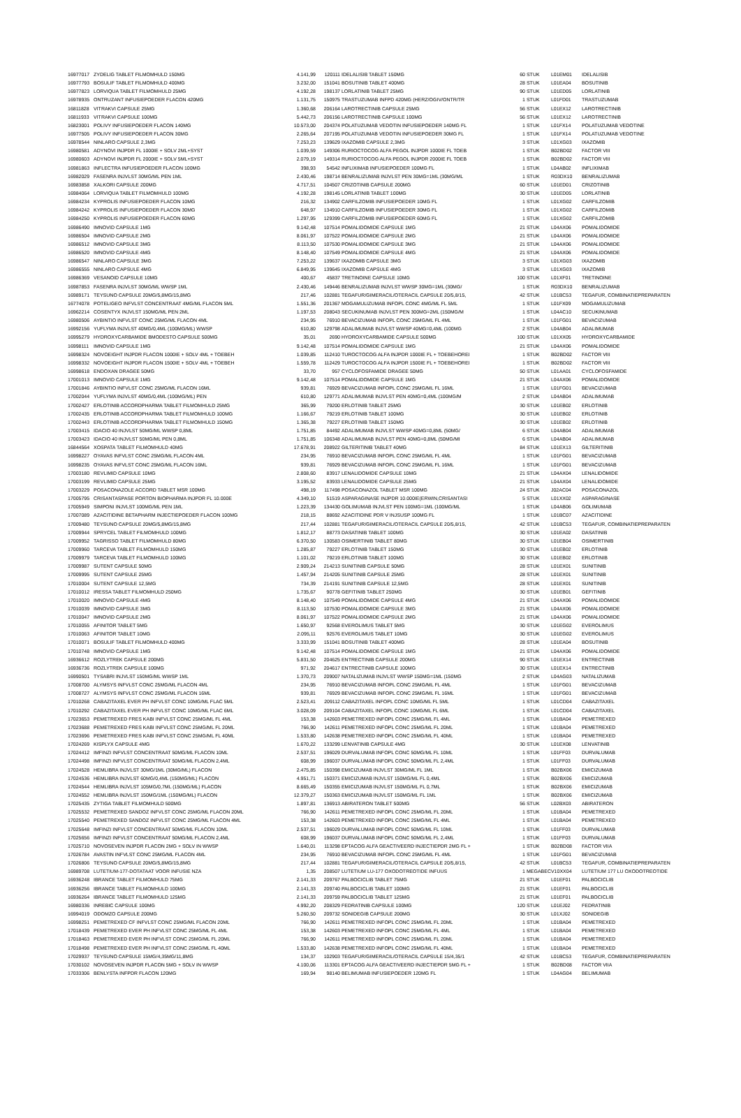| 16977017 | ZYDELIG TABLET FILMOMHULD 150MG | 4.141,99 | 120111 | IDELALISIB TABLET 150MG | 60 | STUK | L01EM01 | IDELALISIB |
| 16977793 | BOSULIF TABLET FILMOMHULD 400MG | 3.232,00 | 151041 | BOSUTINIB TABLET 400MG | 28 | STUK | L01EA04 | BOSUTINIB |
| 16977823 | LORVIQUA TABLET FILMOMHULD 25MG | 4.192,28 | 198137 | LORLATINIB TABLET 25MG | 90 | STUK | L01ED05 | LORLATINIB |
| 16978935 | ONTRUZANT INFUSIEPOEDER FLACON 420MG | 1.131,75 | 150975 | TRASTUZUMAB INFPD 420MG (HERZ/OGIV/ONTR/TR | 1 | STUK | L01FD01 | TRASTUZUMAB |
| 16811828 | VITRAKVI CAPSULE 25MG | 1.360,68 | 206164 | LAROTRECTINIB CAPSULE 25MG | 56 | STUK | L01EX12 | LAROTRECTINIB |
| 16811933 | VITRAKVI CAPSULE 100MG | 5.442,73 | 206156 | LAROTRECTINIB CAPSULE 100MG | 56 | STUK | L01EX12 | LAROTRECTINIB |
| 16823001 | POLIVY INFUSIEPOEDER FLACON 140MG | 10.573,00 | 204374 | POLATUZUMAB VEDOTIN INFUSIEPOEDER 140MG FL | 1 | STUK | L01FX14 | POLATUZUMAB VEDOTINE |
| 16977505 | POLIVY INFUSIEPOEDER FLACON 30MG | 2.265,64 | 207195 | POLATUZUMAB VEDOTIN INFUSIEPOEDER 30MG FL | 1 | STUK | L01FX14 | POLATUZUMAB VEDOTINE |
| 16978544 | NINLARO CAPSULE 2,3MG | 7.253,23 | 139629 | IXAZOMIB CAPSULE 2,3MG | 3 | STUK | L01XG03 | IXAZOMIB |
| 16980581 | ADYNOVI INJPDR FL 1000IE + SOLV 2ML+SYST | 1.039,59 | 149306 | RURIOCTOCOG ALFA PEGOL INJPDR 1000IE FL TOEB | 1 | STUK | B02BD02 | FACTOR VIII |
| 16980603 | ADYNOVI INJPDR FL 2000IE + SOLV 5ML+SYST | 2.079,19 | 149314 | RURIOCTOCOG ALFA PEGOL INJPDR 2000IE FL TOEB | 1 | STUK | B02BD02 | FACTOR VIII |
| 16981863 | INFLECTRA INFUSIEPOEDER FLACON 100MG | 398,93 | 54542 | INFLIXIMAB INFUSIEPOEDER 100MG FL | 1 | STUK | L04AB02 | INFLIXIMAB |
| 16982029 | FASENRA INJVLST 30MG/ML PEN 1ML | 2.430,46 | 198714 | BENRALIZUMAB INJVLST PEN 30MG=1ML (30MG/ML | 1 | STUK | R03DX10 | BENRALIZUMAB |
| 16983858 | XALKORI CAPSULE 200MG | 4.717,51 | 104507 | CRIZOTINIB CAPSULE 200MG | 60 | STUK | L01ED01 | CRIZOTINIB |
| 16984064 | LORVIQUA TABLET FILMOMHULD 100MG | 4.192,28 | 198145 | LORLATINIB TABLET 100MG | 30 | STUK | L01ED05 | LORLATINIB |
| 16984234 | KYPROLIS INFUSIEPOEDER FLACON 10MG | 216,32 | 134902 | CARFILZOMIB INFUSIEPOEDER 10MG FL | 1 | STUK | L01XG02 | CARFILZOMIB |
| 16984242 | KYPROLIS INFUSIEPOEDER FLACON 30MG | 648,97 | 134910 | CARFILZOMIB INFUSIEPOEDER 30MG FL | 1 | STUK | L01XG02 | CARFILZOMIB |
| 16984250 | KYPROLIS INFUSIEPOEDER FLACON 60MG | 1.297,95 | 129399 | CARFILZOMIB INFUSIEPOEDER 60MG FL | 1 | STUK | L01XG02 | CARFILZOMIB |
| 16986490 | IMNOVID CAPSULE 1MG | 9.142,48 | 107514 | POMALIDOMIDE CAPSULE 1MG | 21 | STUK | L04AX06 | POMALIDOMIDE |
| 16986504 | IMNOVID CAPSULE 2MG | 8.061,97 | 107522 | POMALIDOMIDE CAPSULE 2MG | 21 | STUK | L04AX06 | POMALIDOMIDE |
| 16986512 | IMNOVID CAPSULE 3MG | 8.113,50 | 107530 | POMALIDOMIDE CAPSULE 3MG | 21 | STUK | L04AX06 | POMALIDOMIDE |
| 16986520 | IMNOVID CAPSULE 4MG | 8.148,40 | 107549 | POMALIDOMIDE CAPSULE 4MG | 21 | STUK | L04AX06 | POMALIDOMIDE |
| 16986547 | NINLARO CAPSULE 3MG | 7.253,22 | 139637 | IXAZOMIB CAPSULE 3MG | 3 | STUK | L01XG03 | IXAZOMIB |
| 16986555 | NINLARO CAPSULE 4MG | 6.849,95 | 139645 | IXAZOMIB CAPSULE 4MG | 3 | STUK | L01XG03 | IXAZOMIB |
| 16986369 | VESANOID CAPSULE 10MG | 400,67 | 45837 | TRETINOINE CAPSULE 10MG | 100 | STUK | L01XF01 | TRETINOINE |
| 16987853 | FASENRA INJVLST 30MG/ML WWSP 1ML | 2.430,46 | 149446 | BENRALIZUMAB INJVLST WWSP 30MG=1ML (30MG/ | 1 | STUK | R03DX10 | BENRALIZUMAB |
| 16989171 | TEYSUNO CAPSULE 20MG/5,8MG/15,8MG | 217,46 | 102881 | TEGAFUR/GIMERACIL/OTERACIL CAPSULE 20/5,8/15, | 42 | STUK | L01BC53 | TEGAFUR, COMBINATIEPREPARATEN |
| 16774078 | POTELIGEO INFVLST CONCENTRAAT 4MG/ML FLACON 5ML | 1.551,36 | 201367 | MOGAMULIZUMAB INFOPL CONC 4MG/ML FL 5ML | 1 | STUK | L01FX09 | MOGAMULIZUMAB |
| 16962214 | COSENTYX INJVLST 150MG/ML PEN 2ML | 1.197,53 | 208043 | SECUKINUMAB INJVLST PEN 300MG=2ML (150MG/M | 1 | STUK | L04AC10 | SECUKINUMAB |
| 16980506 | AYBINTIO INFVLST CONC 25MG/ML FLACON 4ML | 234,95 | 76910 | BEVACIZUMAB INFOPL CONC 25MG/ML FL 4ML | 1 | STUK | L01FG01 | BEVACIZUMAB |
| 16992156 | YUFLYMA INJVLST 40MG/0,4ML (100MG/ML) WWSP | 610,80 | 129798 | ADALIMUMAB INJVLST WWSP 40MG=0,4ML (100MG | 2 | STUK | L04AB04 | ADALIMUMAB |
| 16995279 | HYDROXYCARBAMIDE BMODESTO CAPSULE 500MG | 35,01 | 2690 | HYDROXYCARBAMIDE CAPSULE 500MG | 100 | STUK | L01XX05 | HYDROXYCARBAMIDE |
| 16998111 | IMNOVID CAPSULE 1MG | 9.142,48 | 107514 | POMALIDOMIDE CAPSULE 1MG | 21 | STUK | L04AX06 | POMALIDOMIDE |
| 16998324 | NOVOEIGHT INJPDR FLACON 1000IE + SOLV 4ML + TOEBEH | 1.039,85 | 112410 | TUROCTOCOG ALFA INJPDR 1000IE FL + TOEBEHOREI | 1 | STUK | B02BD02 | FACTOR VIII |
| 16998332 | NOVOEIGHT INJPDR FLACON 1500IE + SOLV 4ML + TOEBEH | 1.559,78 | 112429 | TUROCTOCOG ALFA INJPDR 1500IE FL + TOEBEHOREI | 1 | STUK | B02BD02 | FACTOR VIII |
| 16998618 | ENDOXAN DRAGEE 50MG | 33,70 | 957 | CYCLOFOSFAMIDE DRAGEE 50MG | 50 | STUK | L01AA01 | CYCLOFOSFAMIDE |
| 17001013 | IMNOVID CAPSULE 1MG | 9.142,48 | 107514 | POMALIDOMIDE CAPSULE 1MG | 21 | STUK | L04AX06 | POMALIDOMIDE |
| 17001846 | AYBINTIO INFVLST CONC 25MG/ML FLACON 16ML | 939,81 | 76929 | BEVACIZUMAB INFOPL CONC 25MG/ML FL 16ML | 1 | STUK | L01FG01 | BEVACIZUMAB |
| 17002044 | YUFLYMA INJVLST 40MG/0,4ML (100MG/ML) PEN | 610,80 | 129771 | ADALIMUMAB INJVLST PEN 40MG=0,4ML (100MG/M | 2 | STUK | L04AB04 | ADALIMUMAB |
| 17002427 | ERLOTINIB ACCORDPHARMA TABLET FILMOMHULD 25MG | 365,99 | 79200 | ERLOTINIB TABLET 25MG | 30 | STUK | L01EB02 | ERLOTINIB |
| 17002435 | ERLOTINIB ACCORDPHARMA TABLET FILMOMHULD 100MG | 1.166,67 | 79219 | ERLOTINIB TABLET 100MG | 30 | STUK | L01EB02 | ERLOTINIB |
| 17002443 | ERLOTINIB ACCORDPHARMA TABLET FILMOMHULD 150MG | 1.365,38 | 79227 | ERLOTINIB TABLET 150MG | 30 | STUK | L01EB02 | ERLOTINIB |
| 17003415 | IDACIO 40 INJVLST 50MG/ML WWSP 0,8ML | 1.751,85 | 84492 | ADALIMUMAB INJVLST WWSP 40MG=0,8ML (50MG/ | 6 | STUK | L04AB04 | ADALIMUMAB |
| 17003423 | IDACIO 40 INJVLST 50MG/ML PEN 0,8ML | 1.751,85 | 106348 | ADALIMUMAB INJVLST PEN 40MG=0,8ML (50MG/MI | 6 | STUK | L04AB04 | ADALIMUMAB |
| 16844564 | XOSPATA TABLET FILMOMHULD 40MG | 17.678,91 | 208922 | GILTERITINIB TABLET 40MG | 84 | STUK | L01EX13 | GILTERITINIB |
| 16998227 | OYAVAS INFVLST CONC 25MG/ML FLACON 4ML | 234,95 | 76910 | BEVACIZUMAB INFOPL CONC 25MG/ML FL 4ML | 1 | STUK | L01FG01 | BEVACIZUMAB |
| 16998235 | OYAVAS INFVLST CONC 25MG/ML FLACON 16ML | 939,81 | 76929 | BEVACIZUMAB INFOPL CONC 25MG/ML FL 16ML | 1 | STUK | L01FG01 | BEVACIZUMAB |
| 17003180 | REVLIMID CAPSULE 10MG | 2.808,60 | 83917 | LENALIDOMIDE CAPSULE 10MG | 21 | STUK | L04AX04 | LENALIDOMIDE |
| 17003199 | REVLIMID CAPSULE 25MG | 3.195,52 | 83933 | LENALIDOMIDE CAPSULE 25MG | 21 | STUK | L04AX04 | LENALIDOMIDE |
| 17003229 | POSACONAZOLE ACCORD TABLET MSR 100MG | 498,19 | 117498 | POSACONAZOL TABLET MSR 100MG | 24 | STUK | J02AC04 | POSACONAZOL |
| 17005795 | CRISANTASPASE PORTON BIOPHARMA INJPDR FL 10.000E | 4.349,10 | 51519 | ASPARAGINASE INJPDR 10.000IE(ERWIN,CRISANTASI | 5 | STUK | L01XX02 | ASPARAGINASE |
| 17005949 | SIMPONI INJVLST 100MG/ML PEN 1ML | 1.223,39 | 134430 | GOLIMUMAB INJVLST PEN 100MG=1ML (100MG/ML | 1 | STUK | L04AB06 | GOLIMUMAB |
| 17007089 | AZACITIDINE BETAPHARM INJECTIEPOEDER FLACON 100MG | 218,15 | 88692 | AZACITIDINE PDR V INJSUSP 100MG FL | 1 | STUK | L01BC07 | AZACITIDINE |
| 17009480 | TEYSUNO CAPSULE 20MG/5,8MG/15,8MG | 217,44 | 102881 | TEGAFUR/GIMERACIL/OTERACIL CAPSULE 20/5,8/15, | 42 | STUK | L01BC53 | TEGAFUR, COMBINATIEPREPARATEN |
| 17009944 | SPRYCEL TABLET FILMOMHULD 100MG | 1.812,17 | 88773 | DASATINIB TABLET 100MG | 30 | STUK | L01EA02 | DASATINIB |
| 17009952 | TAGRISSO TABLET FILMOMHULD 80MG | 6.370,50 | 130583 | OSIMERTINIB TABLET 80MG | 30 | STUK | L01EB04 | OSIMERTINIB |
| 17009960 | TARCEVA TABLET FILMOMHULD 150MG | 1.285,87 | 79227 | ERLOTINIB TABLET 150MG | 30 | STUK | L01EB02 | ERLOTINIB |
| 17009979 | TARCEVA TABLET FILMOMHULD 100MG | 1.101,02 | 79219 | ERLOTINIB TABLET 100MG | 30 | STUK | L01EB02 | ERLOTINIB |
| 17009987 | SUTENT CAPSULE 50MG | 2.909,24 | 214213 | SUNITINIB CAPSULE 50MG | 28 | STUK | L01EX01 | SUNITINIB |
| 17009995 | SUTENT CAPSULE 25MG | 1.457,94 | 214205 | SUNITINIB CAPSULE 25MG | 28 | STUK | L01EX01 | SUNITINIB |
| 17010004 | SUTENT CAPSULE 12,5MG | 734,39 | 214191 | SUNITINIB CAPSULE 12,5MG | 28 | STUK | L01EX01 | SUNITINIB |
| 17010012 | IRESSA TABLET FILMOMHULD 250MG | 1.735,67 | 90778 | GEFITINIB TABLET 250MG | 30 | STUK | L01EB01 | GEFITINIB |
| 17010020 | IMNOVID CAPSULE 4MG | 8.148,40 | 107549 | POMALIDOMIDE CAPSULE 4MG | 21 | STUK | L04AX06 | POMALIDOMIDE |
| 17010039 | IMNOVID CAPSULE 3MG | 8.113,50 | 107530 | POMALIDOMIDE CAPSULE 3MG | 21 | STUK | L04AX06 | POMALIDOMIDE |
| 17010047 | IMNOVID CAPSULE 2MG | 8.061,97 | 107522 | POMALIDOMIDE CAPSULE 2MG | 21 | STUK | L04AX06 | POMALIDOMIDE |
| 17010055 | AFINITOR TABLET 5MG | 1.650,97 | 92568 | EVEROLIMUS TABLET 5MG | 30 | STUK | L01EG02 | EVEROLIMUS |
| 17010063 | AFINITOR TABLET 10MG | 2.095,11 | 92576 | EVEROLIMUS TABLET 10MG | 30 | STUK | L01EG02 | EVEROLIMUS |
| 17010071 | BOSULIF TABLET FILMOMHULD 400MG | 3.333,99 | 151041 | BOSUTINIB TABLET 400MG | 28 | STUK | L01EA04 | BOSUTINIB |
| 17010748 | IMNOVID CAPSULE 1MG | 9.142,48 | 107514 | POMALIDOMIDE CAPSULE 1MG | 21 | STUK | L04AX06 | POMALIDOMIDE |
| 16936612 | ROZLYTREK CAPSULE 200MG | 5.831,50 | 204625 | ENTRECTINIB CAPSULE 200MG | 90 | STUK | L01EX14 | ENTRECTINIB |
| 16936736 | ROZLYTREK CAPSULE 100MG | 971,92 | 204617 | ENTRECTINIB CAPSULE 100MG | 30 | STUK | L01EX14 | ENTRECTINIB |
| 16990501 | TYSABRI INJVLST 150MG/ML WWSP 1ML | 1.370,73 | 209007 | NATALIZUMAB INJVLST WWSP 150MG=1ML (150MG | 2 | STUK | L04AG03 | NATALIZUMAB |
| 17008700 | ALYMSYS INFVLST CONC 25MG/ML FLACON 4ML | 234,95 | 76910 | BEVACIZUMAB INFOPL CONC 25MG/ML FL 4ML | 1 | STUK | L01FG01 | BEVACIZUMAB |
| 17008727 | ALYMSYS INFVLST CONC 25MG/ML FLACON 16ML | 939,81 | 76929 | BEVACIZUMAB INFOPL CONC 25MG/ML FL 16ML | 1 | STUK | L01FG01 | BEVACIZUMAB |
| 17010268 | CABAZITAXEL EVER PH INFVLST CONC 10MG/ML FLAC 5ML | 2.523,41 | 209112 | CABAZITAXEL INFOPL CONC 10MG/ML FL 5ML | 1 | STUK | L01CD04 | CABAZITAXEL |
| 17010292 | CABAZITAXEL EVER PH INFVLST CONC 10MG/ML FLAC 6ML | 3.028,09 | 209104 | CABAZITAXEL INFOPL CONC 10MG/ML FL 6ML | 1 | STUK | L01CD04 | CABAZITAXEL |
| 17023653 | PEMETREXED FRES KABI INFVLST CONC 25MG/ML FL 4ML | 153,38 | 142603 | PEMETREXED INFOPL CONC 25MG/ML FL 4ML | 1 | STUK | L01BA04 | PEMETREXED |
| 17023688 | PEMETREXED FRES KABI INFVLST CONC 25MG/ML FL 20ML | 766,90 | 142611 | PEMETREXED INFOPL CONC 25MG/ML FL 20ML | 1 | STUK | L01BA04 | PEMETREXED |
| 17023696 | PEMETREXED FRES KABI INFVLST CONC 25MG/ML FL 40ML | 1.533,80 | 142638 | PEMETREXED INFOPL CONC 25MG/ML FL 40ML | 1 | STUK | L01BA04 | PEMETREXED |
| 17024269 | KISPLYX CAPSULE 4MG | 1.670,22 | 133299 | LENVATINIB CAPSULE 4MG | 30 | STUK | L01EX08 | LENVATINIB |
| 17024412 | IMFINZI INFVLST CONCENTRAAT 50MG/ML FLACON 10ML | 2.537,51 | 196029 | DURVALUMAB INFOPL CONC 50MG/ML FL 10ML | 1 | STUK | L01FF03 | DURVALUMAB |
| 17024498 | IMFINZI INFVLST CONCENTRAAT 50MG/ML FLACON 2,4ML | 608,99 | 196037 | DURVALUMAB INFOPL CONC 50MG/ML FL 2,4ML | 1 | STUK | L01FF03 | DURVALUMAB |
| 17024528 | HEMLIBRA INJVLST 30MG/1ML (30MG/ML) FLACON | 2.475,85 | 150398 | EMICIZUMAB INJVLST 30MG/ML FL 1ML | 1 | STUK | B02BX06 | EMICIZUMAB |
| 17024536 | HEMLIBRA INJVLST 60MG/0,4ML (150MG/ML) FLACON | 4.951,71 | 150371 | EMICIZUMAB INJVLST 150MG/ML FL 0,4ML | 1 | STUK | B02BX06 | EMICIZUMAB |
| 17024544 | HEMLIBRA INJVLST 105MG/0,7ML (150MG/ML) FLACON | 8.665,49 | 150355 | EMICIZUMAB INJVLST 150MG/ML FL 0,7ML | 1 | STUK | B02BX06 | EMICIZUMAB |
| 17024552 | HEMLIBRA INJVLST 150MG/1ML (150MG/ML) FLACON | 12.379,27 | 150363 | EMICIZUMAB INJVLST 150MG/ML FL 1ML | 1 | STUK | B02BX06 | EMICIZUMAB |
| 17025435 | ZYTIGA TABLET FILMOMHULD 500MG | 1.897,81 | 136913 | ABIRATERON TABLET 500MG | 56 | STUK | L02BX03 | ABIRATERON |
| 17025532 | PEMETREXED SANDOZ INFVLST CONC 25MG/ML FLACON 20ML | 766,90 | 142611 | PEMETREXED INFOPL CONC 25MG/ML FL 20ML | 1 | STUK | L01BA04 | PEMETREXED |
| 17025540 | PEMETREXED SANDOZ INFVLST CONC 25MG/ML FLACON 4ML | 153,38 | 142603 | PEMETREXED INFOPL CONC 25MG/ML FL 4ML | 1 | STUK | L01BA04 | PEMETREXED |
| 17025648 | IMFINZI INFVLST CONCENTRAAT 50MG/ML FLACON 10ML | 2.537,51 | 196029 | DURVALUMAB INFOPL CONC 50MG/ML FL 10ML | 1 | STUK | L01FF03 | DURVALUMAB |
| 17025656 | IMFINZI INFVLST CONCENTRAAT 50MG/ML FLACON 2,4ML | 608,99 | 196037 | DURVALUMAB INFOPL CONC 50MG/ML FL 2,4ML | 1 | STUK | L01FF03 | DURVALUMAB |
| 17025710 | NOVOSEVEN INJPDR FLACON 2MG + SOLV IN WWSP | 1.640,01 | 113298 | EPTACOG ALFA GEACTIVEERD INJECTIEPDR 2MG FL + | 1 | STUK | B02BD08 | FACTOR VIIA |
| 17026784 | AVASTIN INFVLST CONC 25MG/ML FLACON 4ML | 234,95 | 76910 | BEVACIZUMAB INFOPL CONC 25MG/ML FL 4ML | 1 | STUK | L01FG01 | BEVACIZUMAB |
| 17026806 | TEYSUNO CAPSULE 20MG/5,8MG/15,8MG | 217,44 | 102881 | TEGAFUR/GIMERACIL/OTERACIL CAPSULE 20/5,8/15, | 42 | STUK | L01BC53 | TEGAFUR, COMBINATIEPREPARATEN |
| 16989708 | LUTETIUM-177-DOTATAAT VOOR INFUSIE NZA | 1,35 | 208507 | LUTETIUM LU-177 OXODOTREOTIDE INFUUS | 1 | MEGABEC | V10XX04 | LUTETIUM 177 LU OXODOTREOTIDE |
| 16936248 | IBRANCE TABLET FILMOMHULD 75MG | 2.141,33 | 209767 | PALBOCICLIB TABLET 75MG | 21 | STUK | L01EF01 | PALBOCICLIB |
| 16936256 | IBRANCE TABLET FILMOMHULD 100MG | 2.141,33 | 209740 | PALBOCICLIB TABLET 100MG | 21 | STUK | L01EF01 | PALBOCICLIB |
| 16936264 | IBRANCE TABLET FILMOMHULD 125MG | 2.141,33 | 209759 | PALBOCICLIB TABLET 125MG | 21 | STUK | L01EF01 | PALBOCICLIB |
| 16980336 | INREBIC CAPSULE 100MG | 4.992,20 | 208329 | FEDRATINIB CAPSULE 100MG | 120 | STUK | L01EJ02 | FEDRATINIB |
| 16994019 | ODOMZO CAPSULE 200MG | 5.260,50 | 209732 | SONIDEGIB CAPSULE 200MG | 30 | STUK | L01XJ02 | SONIDEGIB |
| 16998251 | PEMETREXED CF INFVLST CONC 25MG/ML FLACON 20ML | 766,90 | 142611 | PEMETREXED INFOPL CONC 25MG/ML FL 20ML | 1 | STUK | L01BA04 | PEMETREXED |
| 17018439 | PEMETREXED EVER PH INFVLST CONC 25MG/ML FL 4ML | 153,38 | 142603 | PEMETREXED INFOPL CONC 25MG/ML FL 4ML | 1 | STUK | L01BA04 | PEMETREXED |
| 17018463 | PEMETREXED EVER PH INFVLST CONC 25MG/ML FL 20ML | 766,90 | 142611 | PEMETREXED INFOPL CONC 25MG/ML FL 20ML | 1 | STUK | L01BA04 | PEMETREXED |
| 17018498 | PEMETREXED EVER PH INFVLST CONC 25MG/ML FL 40ML | 1.533,80 | 142638 | PEMETREXED INFOPL CONC 25MG/ML FL 40ML | 1 | STUK | L01BA04 | PEMETREXED |
| 17029937 | TEYSUNO CAPSULE 15MG/4,35MG/11,8MG | 134,37 | 102903 | TEGAFUR/GIMERACIL/OTERACIL CAPSULE 15/4,35/1 | 42 | STUK | L01BC53 | TEGAFUR, COMBINATIEPREPARATEN |
| 17030102 | NOVOSEVEN INJPDR FLACON 5MG + SOLV IN WWSP | 4.100,06 | 113301 | EPTACOG ALFA GEACTIVEERD INJECTIEPDR 5MG FL + | 1 | STUK | B02BD08 | FACTOR VIIA |
| 17033306 | BENLYSTA INFPDR FLACON 120MG | 169,94 | 98140 | BELIMUMAB INFUSIEPOEDER 120MG FL | 1 | STUK | L04AG04 | BELIMUMAB |